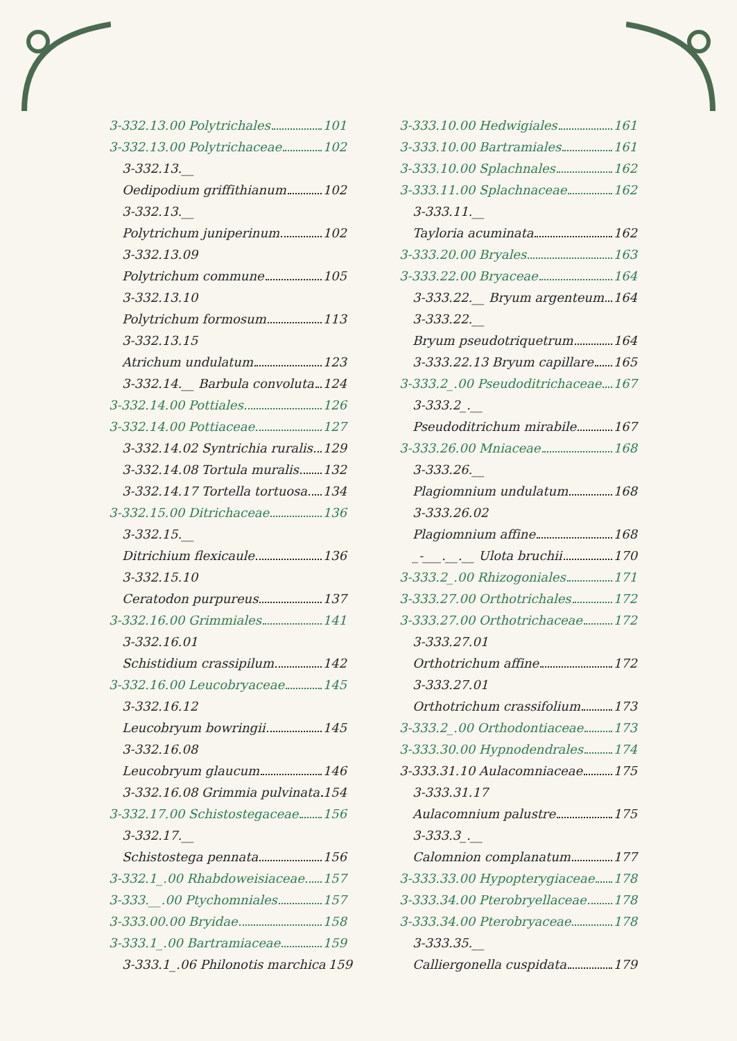3-332.13.00 Polytrichales 101
3-332.13.00 Polytrichaceae 102
3-332.13.__
Oedipodium griffithianum 102
3-332.13.__
Polytrichum juniperinum 102
3-332.13.09
Polytrichum commune 105
3-332.13.10
Polytrichum formosum 113
3-332.13.15
Atrichum undulatum 123
3-332.14.__ Barbula convoluta 124
3-332.14.00 Pottiales 126
3-332.14.00 Pottiaceae 127
3-332.14.02 Syntrichia ruralis 129
3-332.14.08 Tortula muralis 132
3-332.14.17 Tortella tortuosa 134
3-332.15.00 Ditrichaceae 136
3-332.15.__
Ditrichium flexicaule 136
3-332.15.10
Ceratodon purpureus 137
3-332.16.00 Grimmiales 141
3-332.16.01
Schistidium crassipilum 142
3-332.16.00 Leucobryaceae 145
3-332.16.12
Leucobryum bowringii 145
3-332.16.08
Leucobryum glaucum 146
3-332.16.08 Grimmia pulvinata 154
3-332.17.00 Schistostegaceae 156
3-332.17.__
Schistostega pennata 156
3-332.1_.00 Rhabdoweisiaceae 157
3-333.__.00 Ptychomniales 157
3-333.00.00 Bryidae 158
3-333.1_.00 Bartramiaceae 159
3-333.1_.06 Philonotis marchica 159
3-333.10.00 Hedwigiales 161
3-333.10.00 Bartramiales 161
3-333.10.00 Splachnales 162
3-333.11.00 Splachnaceae 162
3-333.11.__
Tayloria acuminata 162
3-333.20.00 Bryales 163
3-333.22.00 Bryaceae 164
3-333.22.__ Bryum argenteum 164
3-333.22.__
Bryum pseudotriquetrum 164
3-333.22.13 Bryum capillare 165
3-333.2_.00 Pseudoditrichaceae 167
3-333.2_.__
Pseudoditrichum mirabile 167
3-333.26.00 Mniaceae 168
3-333.26.__
Plagiomnium undulatum 168
3-333.26.02
Plagiomnium affine 168
_-___.__.__ Ulota bruchii 170
3-333.2_.00 Rhizogoniales 171
3-333.27.00 Orthotrichales 172
3-333.27.00 Orthotrichaceae 172
3-333.27.01
Orthotrichum affine 172
3-333.27.01
Orthotrichum crassifolium 173
3-333.2_.00 Orthodontiaceae 173
3-333.30.00 Hypnodendrales 174
3-333.31.10 Aulacomniaceae 175
3-333.31.17
Aulacomnium palustre 175
3-333.3_.__
Calomnion complanatum 177
3-333.33.00 Hypopterygiaceae 178
3-333.34.00 Pterobryellaceae 178
3-333.34.00 Pterobryaceae 178
3-333.35.__
Calliergonella cuspidata 179